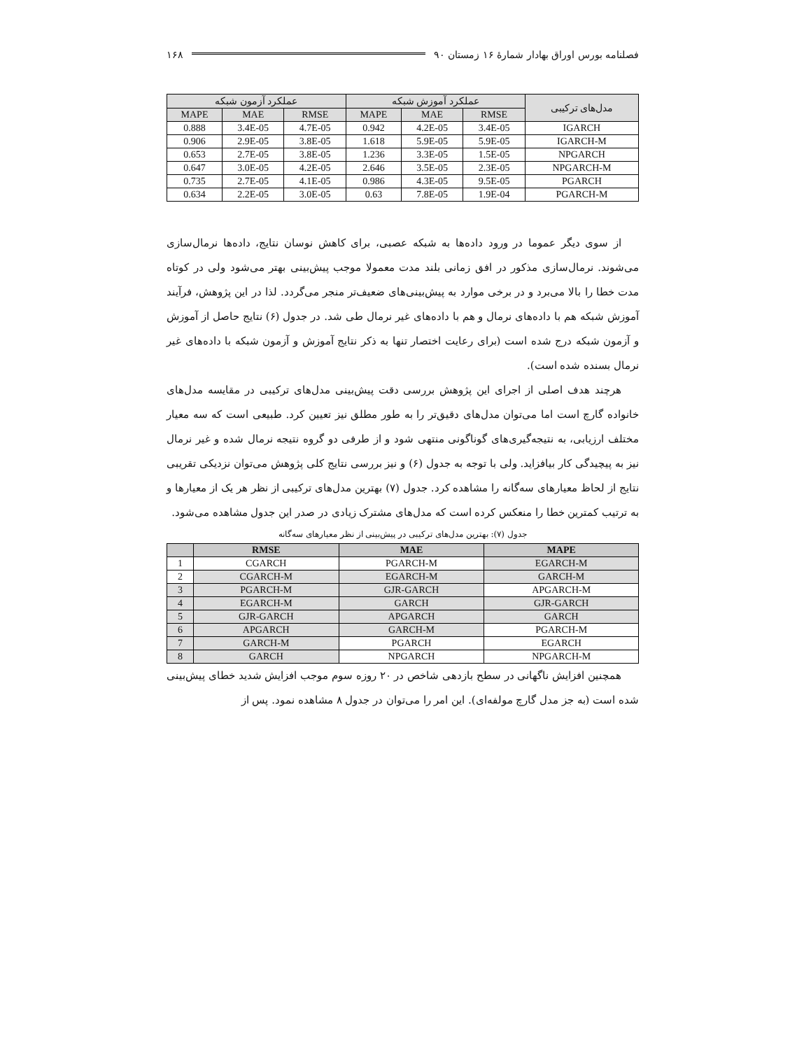فصلنامه بورس اوراق بهادار شمارهٔ ۱۶ زمستان ۹۰ ۱۶۸
| مدل‌های ترکیبی | عملکرد آموزش شبکه | | | عملکرد آزمون شبکه | | |
| --- | --- | --- | --- | --- | --- | --- |
| | RMSE | MAE | MAPE | RMSE | MAE | MAPE |
| IGARCH | 3.4E-05 | 4.2E-05 | 0.942 | 4.7E-05 | 3.4E-05 | 0.888 |
| IGARCH-M | 5.9E-05 | 5.9E-05 | 1.618 | 3.8E-05 | 2.9E-05 | 0.906 |
| NPGARCH | 1.5E-05 | 3.3E-05 | 1.236 | 3.8E-05 | 2.7E-05 | 0.653 |
| NPGARCH-M | 2.3E-05 | 3.5E-05 | 2.646 | 4.2E-05 | 3.0E-05 | 0.647 |
| PGARCH | 9.5E-05 | 4.3E-05 | 0.986 | 4.1E-05 | 2.7E-05 | 0.735 |
| PGARCH-M | 1.9E-04 | 7.8E-05 | 0.63 | 3.0E-05 | 2.2E-05 | 0.634 |
از سوی دیگر عموما در ورود داده‌ها به شبکه عصبی، برای کاهش نوسان نتایج، داده‌ها نرمال‌سازی می‌شوند. نرمال‌سازی مذکور در افق زمانی بلند مدت معمولا موجب پیش‌بینی بهتر می‌شود ولی در کوتاه مدت خطا را بالا می‌برد و در برخی موارد به پیش‌بینی‌های ضعیف‌تر منجر می‌گردد. لذا در این پژوهش، فرآیند آموزش شبکه هم با داده‌های نرمال و هم با داده‌های غیر نرمال طی شد. در جدول (۶) نتایج حاصل از آموزش و آزمون شبکه درج شده است (برای رعایت اختصار تنها به ذکر نتایج آموزش و آزمون شبکه با داده‌های غیر نرمال بسنده شده است).
هرچند هدف اصلی از اجرای این پژوهش بررسی دقت پیش‌بینی مدل‌های ترکیبی در مقایسه مدل‌های خانواده گارچ است اما می‌توان مدل‌های دقیق‌تر را به طور مطلق نیز تعیین کرد. طبیعی است که سه معیار مختلف ارزیابی، به نتیجه‌گیری‌های گوناگونی منتهی شود و از طرفی دو گروه نتیجه نرمال شده و غیر نرمال نیز به پیچیدگی کار بیافزاید. ولی با توجه به جدول (۶) و نیز بررسی نتایج کلی پژوهش می‌توان نزدیکی تقریبی نتایج از لحاظ معیارهای سه‌گانه را مشاهده کرد. جدول (۷) بهترین مدل‌های ترکیبی از نظر هر یک از معیارها و به ترتیب کمترین خطا را منعکس کرده است که مدل‌های مشترک زیادی در صدر این جدول مشاهده می‌شود.
جدول (۷): بهترین مدل‌های ترکیبی در پیش‌بینی از نظر معیارهای سه‌گانه
| | RMSE | MAE | MAPE |
| --- | --- | --- | --- |
| 1 | CGARCH | PGARCH-M | EGARCH-M |
| 2 | CGARCH-M | EGARCH-M | GARCH-M |
| 3 | PGARCH-M | GJR-GARCH | APGARCH-M |
| 4 | EGARCH-M | GARCH | GJR-GARCH |
| 5 | GJR-GARCH | APGARCH | GARCH |
| 6 | APGARCH | GARCH-M | PGARCH-M |
| 7 | GARCH-M | PGARCH | EGARCH |
| 8 | GARCH | NPGARCH | NPGARCH-M |
همچنین افزایش ناگهانی در سطح بازدهی شاخص در ۲۰ روزه سوم موجب افزایش شدید خطای پیش‌بینی شده است (به جز مدل گارچ مولفه‌ای). این امر را می‌توان در جدول ۸ مشاهده نمود. پس از